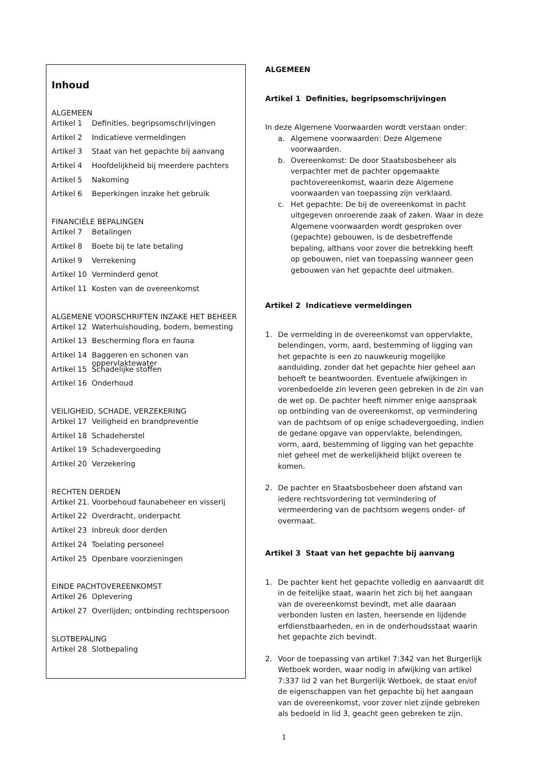Inhoud
ALGEMEEN
Artikel 1 Definities, begripsomschrijvingen
Artikel 2 Indicatieve vermeldingen
Artikel 3 Staat van het gepachte bij aanvang
Artikel 4 Hoofdelijkheid bij meerdere pachters
Artikel 5 Nakoming
Artikel 6 Beperkingen inzake het gebruik
FINANCIËLE BEPALINGEN
Artikel 7 Betalingen
Artikel 8 Boete bij te late betaling
Artikel 9 Verrekening
Artikel 10 Verminderd genot
Artikel 11 Kosten van de overeenkomst
ALGEMENE VOORSCHRIFTEN INZAKE HET BEHEER
Artikel 12 Waterhuishouding, bodem, bemesting
Artikel 13 Bescherming flora en fauna
Artikel 14 Baggeren en schonen van oppervlaktewater
Artikel 15 Schadelijke stoffen
Artikel 16 Onderhoud
VEILIGHEID, SCHADE, VERZEKERING
Artikel 17 Veiligheid en brandpreventie
Artikel 18 Schadeherstel
Artikel 19 Schadevergoeding
Artikel 20 Verzekering
RECHTEN DERDEN
Artikel 21. Voorbehoud faunabeheer en visserij
Artikel 22 Overdracht, onderpacht
Artikel 23 Inbreuk door derden
Artikel 24 Toelating personeel
Artikel 25 Openbare voorzieningen
EINDE PACHTOVEREENKOMST
Artikel 26 Oplevering
Artikel 27 Overlijden; ontbinding rechtspersoon
SLOTBEPALING
Artikel 28 Slotbepaling
ALGEMEEN
Artikel 1 Definities, begripsomschrijvingen
In deze Algemene Voorwaarden wordt verstaan onder:
a. Algemene voorwaarden: Deze Algemene voorwaarden.
b. Overeenkomst: De door Staatsbosbeheer als verpachter met de pachter opgemaakte pachtovereenkomst, waarin deze Algemene voorwaarden van toepassing zijn verklaard.
c. Het gepachte: De bij de overeenkomst in pacht uitgegeven onroerende zaak of zaken. Waar in deze Algemene voorwaarden wordt gesproken over (gepachte) gebouwen, is de desbetreffende bepaling, althans voor zover die betrekking heeft op gebouwen, niet van toepassing wanneer geen gebouwen van het gepachte deel uitmaken.
Artikel 2 Indicatieve vermeldingen
1. De vermelding in de overeenkomst van oppervlakte, belendingen, vorm, aard, bestemming of ligging van het gepachte is een zo nauwkeurig mogelijke aanduiding, zonder dat het gepachte hier geheel aan behoeft te beantwoorden. Eventuele afwijkingen in vorenbedoelde zin leveren geen gebreken in de zin van de wet op. De pachter heeft nimmer enige aanspraak op ontbinding van de overeenkomst, op vermindering van de pachtsom of op enige schadevergoeding, indien de gedane opgave van oppervlakte, belendingen, vorm, aard, bestemming of ligging van het gepachte niet geheel met de werkelijkheid blijkt overeen te komen.
2. De pachter en Staatsbosbeheer doen afstand van iedere rechtsvordering tot vermindering of vermeerdering van de pachtsom wegens onder- of overmaat.
Artikel 3 Staat van het gepachte bij aanvang
1. De pachter kent het gepachte volledig en aanvaardt dit in de feitelijke staat, waarin het zich bij het aangaan van de overeenkomst bevindt, met alle daaraan verbonden lusten en lasten, heersende en lijdende erfdienstbaarheden, en in de onderhoudsstaat waarin het gepachte zich bevindt.
2. Voor de toepassing van artikel 7:342 van het Burgerlijk Wetboek worden, waar nodig in afwijking van artikel 7:337 lid 2 van het Burgerlijk Wetboek, de staat en/of de eigenschappen van het gepachte bij het aangaan van de overeenkomst, voor zover niet zijnde gebreken als bedoeld in lid 3, geacht geen gebreken te zijn.
1